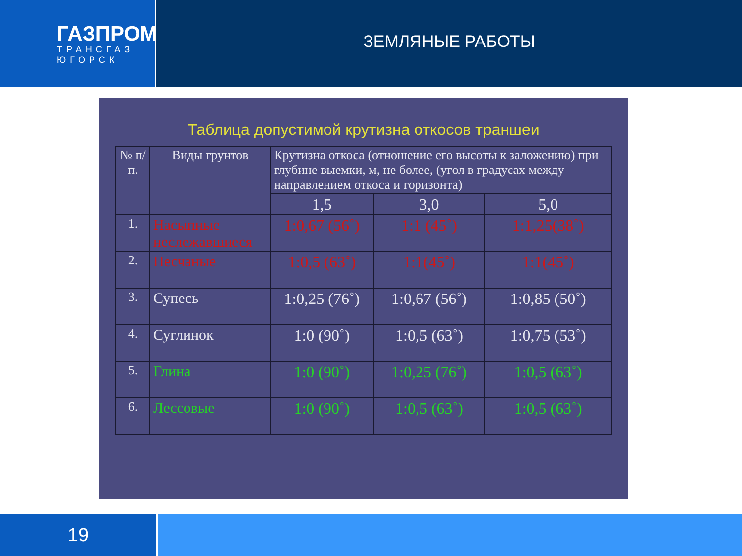ГАЗПРОМ
ТРАНСГАЗ
ЮГОРСК
ЗЕМЛЯНЫЕ РАБОТЫ
Таблица допустимой крутизна откосов траншеи
| № п/п. | Виды грунтов | Крутизна откоса (отношение его высоты к заложению) при глубине выемки, м, не более, (угол в градусах между направлением откоса и горизонта) | | |
| --- | --- | --- | --- | --- |
| | | 1,5 | 3,0 | 5,0 |
| 1. | Насыпные неслежавшиеся | 1:0,67 (56˚) | 1:1 (45˚) | 1:1,25(38˚) |
| 2. | Песчаные | 1:0,5 (63˚) | 1:1(45˚) | 1:1(45˚) |
| 3. | Супесь | 1:0,25 (76˚) | 1:0,67 (56˚) | 1:0,85 (50˚) |
| 4. | Суглинок | 1:0 (90˚) | 1:0,5 (63˚) | 1:0,75 (53˚) |
| 5. | Глина | 1:0 (90˚) | 1:0,25 (76˚) | 1:0,5 (63˚) |
| 6. | Лессовые | 1:0 (90˚) | 1:0,5 (63˚) | 1:0,5 (63˚) |
19